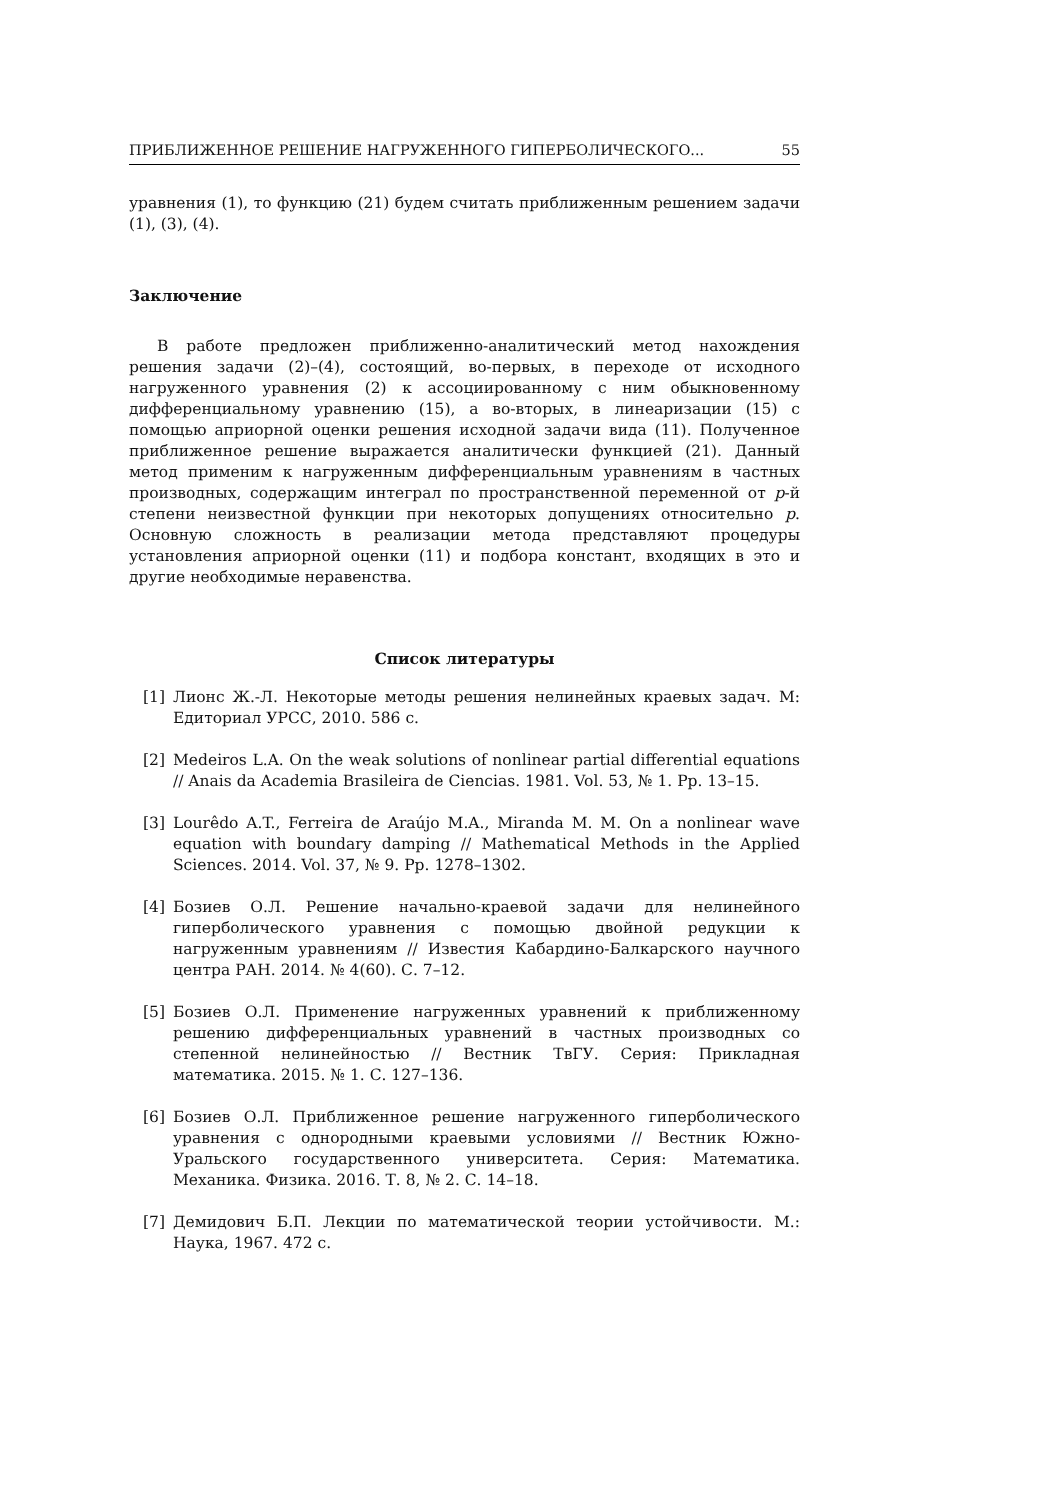ПРИБЛИЖЕННОЕ РЕШЕНИЕ НАГРУЖЕННОГО ГИПЕРБОЛИЧЕСКОГО... 55
уравнения (1), то функцию (21) будем считать приближенным решением задачи (1), (3), (4).
Заключение
В работе предложен приближенно-аналитический метод нахождения решения задачи (2)–(4), состоящий, во-первых, в переходе от исходного нагруженного уравнения (2) к ассоциированному с ним обыкновенному дифференциальному уравнению (15), а во-вторых, в линеаризации (15) с помощью априорной оценки решения исходной задачи вида (11). Полученное приближенное решение выражается аналитически функцией (21). Данный метод применим к нагруженным дифференциальным уравнениям в частных производных, содержащим интеграл по пространственной переменной от p-й степени неизвестной функции при некоторых допущениях относительно p. Основную сложность в реализации метода представляют процедуры установления априорной оценки (11) и подбора констант, входящих в это и другие необходимые неравенства.
Список литературы
[1] Лионс Ж.-Л. Некоторые методы решения нелинейных краевых задач. М: Едиториал УРСС, 2010. 586 с.
[2] Medeiros L.A. On the weak solutions of nonlinear partial differential equations // Anais da Academia Brasileira de Ciencias. 1981. Vol. 53, № 1. Pp. 13–15.
[3] Lourêdo A.T., Ferreira de Araújo M.A., Miranda M. M. On a nonlinear wave equation with boundary damping // Mathematical Methods in the Applied Sciences. 2014. Vol. 37, № 9. Pp. 1278–1302.
[4] Бозиев О.Л. Решение начально-краевой задачи для нелинейного гиперболического уравнения с помощью двойной редукции к нагруженным уравнениям // Известия Кабардино-Балкарского научного центра РАН. 2014. № 4(60). С. 7–12.
[5] Бозиев О.Л. Применение нагруженных уравнений к приближенному решению дифференциальных уравнений в частных производных со степенной нелинейностью // Вестник ТвГУ. Серия: Прикладная математика. 2015. № 1. С. 127–136.
[6] Бозиев О.Л. Приближенное решение нагруженного гиперболического уравнения с однородными краевыми условиями // Вестник Южно-Уральского государственного университета. Серия: Математика. Механика. Физика. 2016. Т. 8, № 2. С. 14–18.
[7] Демидович Б.П. Лекции по математической теории устойчивости. М.: Наука, 1967. 472 с.